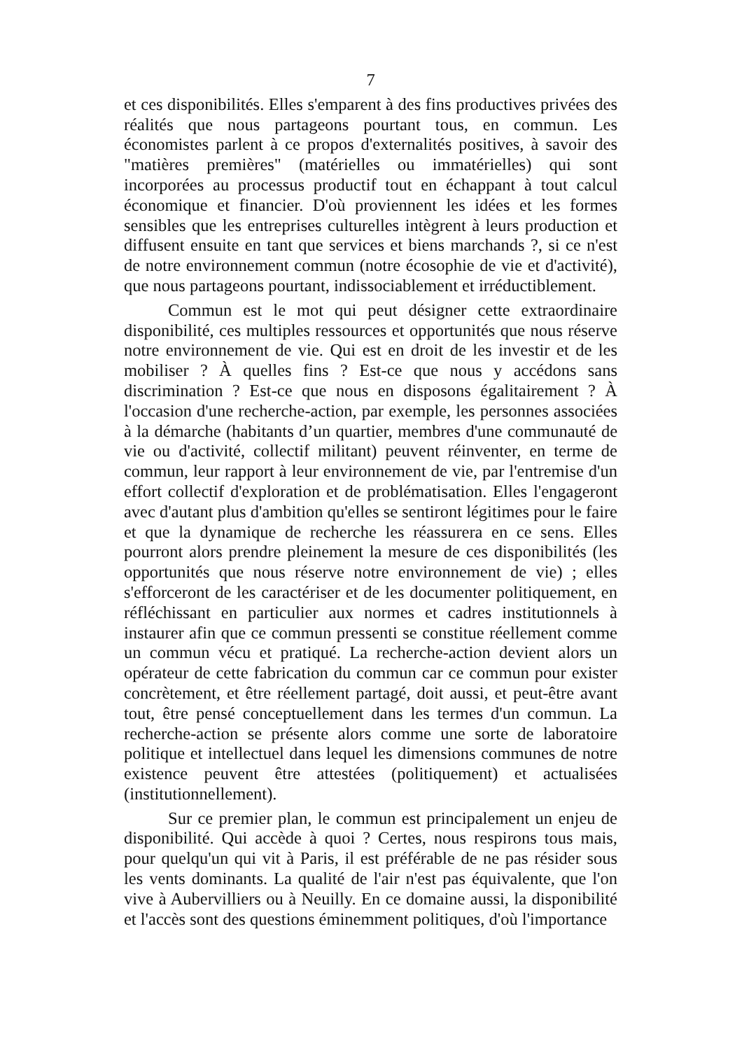7
et ces disponibilités. Elles s'emparent à des fins productives privées des réalités que nous partageons pourtant tous, en commun. Les économistes parlent à ce propos d'externalités positives, à savoir des "matières premières" (matérielles ou immatérielles) qui sont incorporées au processus productif tout en échappant à tout calcul économique et financier. D'où proviennent les idées et les formes sensibles que les entreprises culturelles intègrent à leurs production et diffusent ensuite en tant que services et biens marchands ?, si ce n'est de notre environnement commun (notre écosophie de vie et d'activité), que nous partageons pourtant, indissociablement et irréductiblement.
Commun est le mot qui peut désigner cette extraordinaire disponibilité, ces multiples ressources et opportunités que nous réserve notre environnement de vie. Qui est en droit de les investir et de les mobiliser ? À quelles fins ? Est-ce que nous y accédons sans discrimination ? Est-ce que nous en disposons égalitairement ? À l'occasion d'une recherche-action, par exemple, les personnes associées à la démarche (habitants d’un quartier, membres d'une communauté de vie ou d'activité, collectif militant) peuvent réinventer, en terme de commun, leur rapport à leur environnement de vie, par l'entremise d'un effort collectif d'exploration et de problématisation. Elles l'engageront avec d'autant plus d'ambition qu'elles se sentiront légitimes pour le faire et que la dynamique de recherche les réassurera en ce sens. Elles pourront alors prendre pleinement la mesure de ces disponibilités (les opportunités que nous réserve notre environnement de vie) ; elles s'efforceront de les caractériser et de les documenter politiquement, en réfléchissant en particulier aux normes et cadres institutionnels à instaurer afin que ce commun pressenti se constitue réellement comme un commun vécu et pratiqué. La recherche-action devient alors un opérateur de cette fabrication du commun car ce commun pour exister concrètement, et être réellement partagé, doit aussi, et peut-être avant tout, être pensé conceptuellement dans les termes d'un commun. La recherche-action se présente alors comme une sorte de laboratoire politique et intellectuel dans lequel les dimensions communes de notre existence peuvent être attestées (politiquement) et actualisées (institutionnellement).
Sur ce premier plan, le commun est principalement un enjeu de disponibilité. Qui accède à quoi ? Certes, nous respirons tous mais, pour quelqu'un qui vit à Paris, il est préférable de ne pas résider sous les vents dominants. La qualité de l'air n'est pas équivalente, que l'on vive à Aubervilliers ou à Neuilly. En ce domaine aussi, la disponibilité et l'accès sont des questions éminemment politiques, d'où l'importance